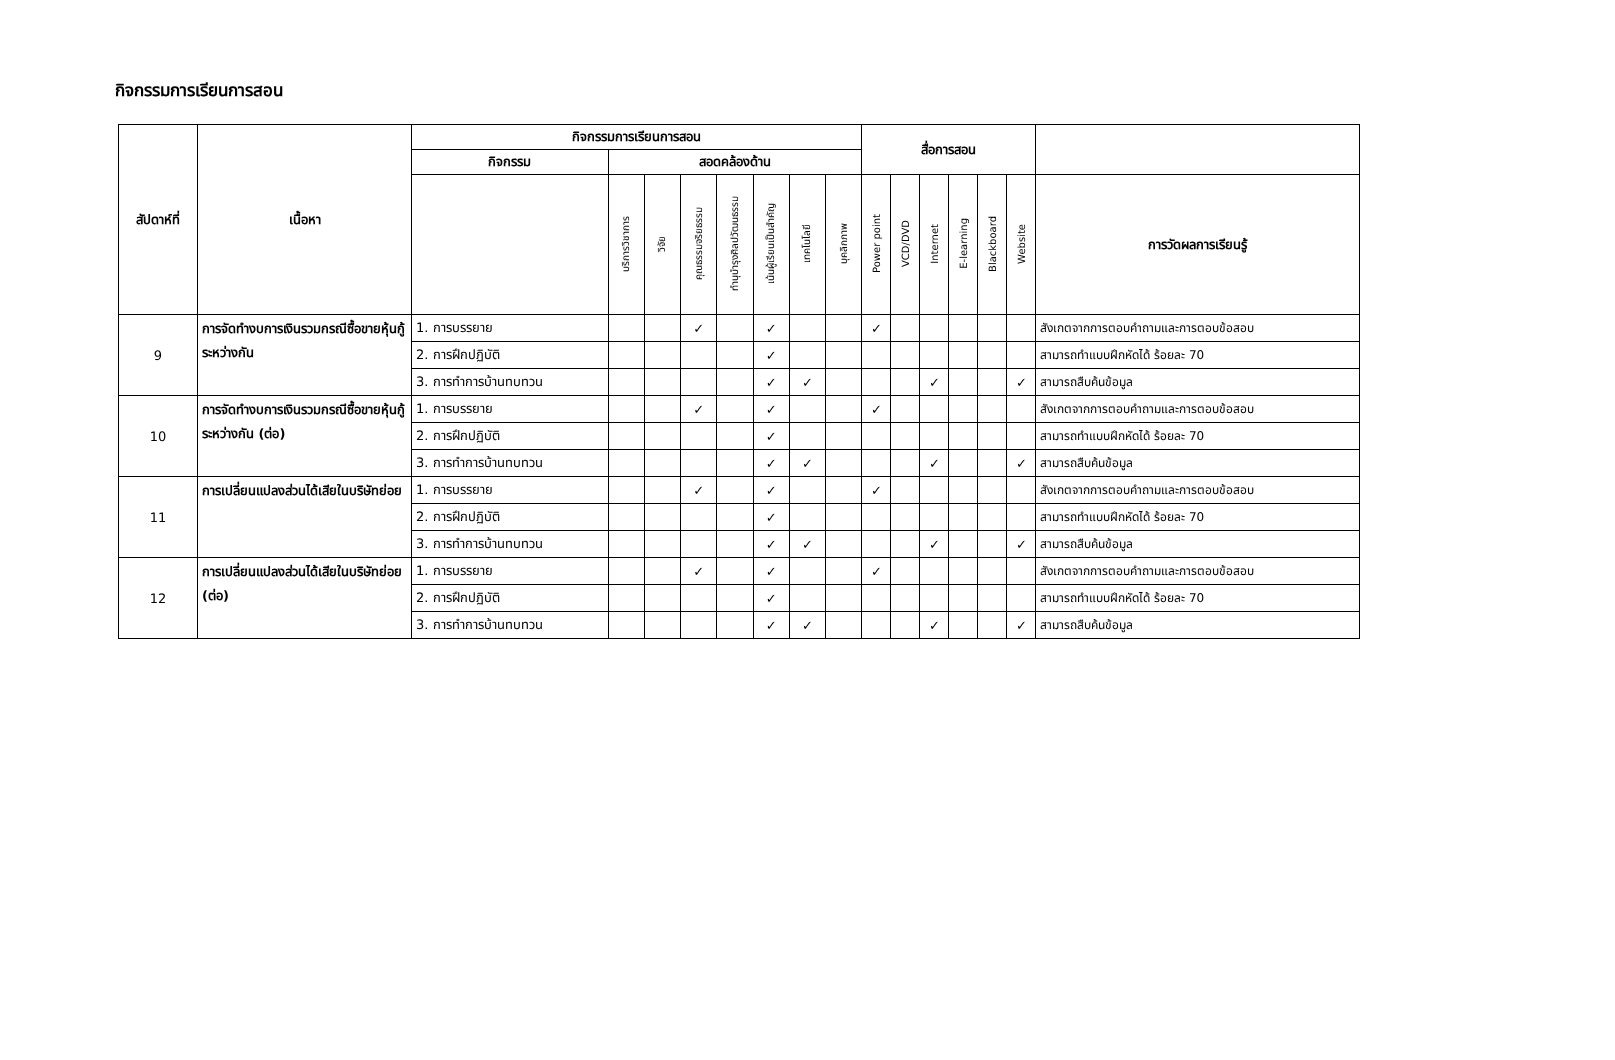กิจกรรมการเรียนการสอน
| สัปดาห์ที่ | เนื้อหา | กิจกรรมการเรียนการสอน | | | | | | | | สื่อการสอน | | | | | | |
| --- | --- | --- | --- | --- | --- | --- | --- | --- | --- | --- | --- | --- | --- | --- | --- | --- |
| | | กิจกรรม | สอดคล้องด้าน | | | | | | | | | | | | | |
| | | | บริการวิชาการ | วิจัย | คุณธรรมจริยธรรม | ทำนุบำรุงศิลปวัฒนธรรม | เน้นผู้เรียนเป็นสำคัญ | เทคโนโลยี | บุคลิกภาพ | Power point | VCD/DVD | Internet | E-learning | Blackboard | Website | การวัดผลการเรียนรู้ |
| 9 | การจัดทำงบการเงินรวมกรณีซื้อขายหุ้นกู้ระหว่างกัน | 1. การบรรยาย | | | ✓ | | ✓ | | | ✓ | | | | | | สังเกตจากการตอบคำถามและการตอบข้อสอบ |
| | | 2. การฝึกปฏิบัติ | | | | | ✓ | | | | | | | | | สามารถทำแบบฝึกหัดได้ ร้อยละ 70 |
| | | 3. การทำการบ้านทบทวน | | | | | ✓ | ✓ | | | | ✓ | | | ✓ | สามารถสืบค้นข้อมูล |
| 10 | การจัดทำงบการเงินรวมกรณีซื้อขายหุ้นกู้ระหว่างกัน (ต่อ) | 1. การบรรยาย | | | ✓ | | ✓ | | | ✓ | | | | | | สังเกตจากการตอบคำถามและการตอบข้อสอบ |
| | | 2. การฝึกปฏิบัติ | | | | | ✓ | | | | | | | | | สามารถทำแบบฝึกหัดได้ ร้อยละ 70 |
| | | 3. การทำการบ้านทบทวน | | | | | ✓ | ✓ | | | | ✓ | | | ✓ | สามารถสืบค้นข้อมูล |
| 11 | การเปลี่ยนแปลงส่วนได้เสียในบริษัทย่อย | 1. การบรรยาย | | | ✓ | | ✓ | | | ✓ | | | | | | สังเกตจากการตอบคำถามและการตอบข้อสอบ |
| | | 2. การฝึกปฏิบัติ | | | | | ✓ | | | | | | | | | สามารถทำแบบฝึกหัดได้ ร้อยละ 70 |
| | | 3. การทำการบ้านทบทวน | | | | | ✓ | ✓ | | | | ✓ | | | ✓ | สามารถสืบค้นข้อมูล |
| 12 | การเปลี่ยนแปลงส่วนได้เสียในบริษัทย่อย (ต่อ) | 1. การบรรยาย | | | ✓ | | ✓ | | | ✓ | | | | | | สังเกตจากการตอบคำถามและการตอบข้อสอบ |
| | | 2. การฝึกปฏิบัติ | | | | | ✓ | | | | | | | | | สามารถทำแบบฝึกหัดได้ ร้อยละ 70 |
| | | 3. การทำการบ้านทบทวน | | | | | ✓ | ✓ | | | | ✓ | | | ✓ | สามารถสืบค้นข้อมูล |